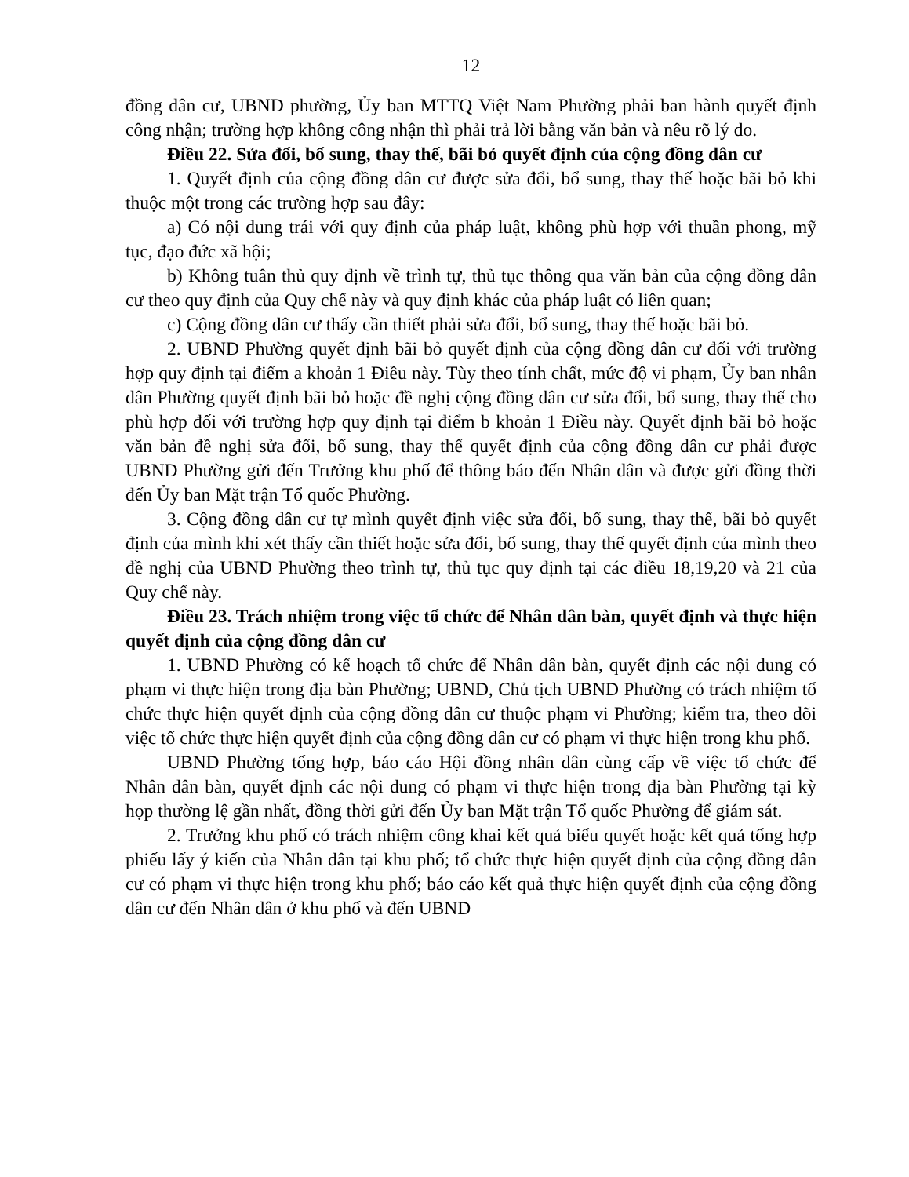12
đồng dân cư, UBND phường, Ủy ban MTTQ Việt Nam Phường phải ban hành quyết định công nhận; trường hợp không công nhận thì phải trả lời bằng văn bản và nêu rõ lý do.
Điều 22. Sửa đổi, bổ sung, thay thế, bãi bỏ quyết định của cộng đồng dân cư
1. Quyết định của cộng đồng dân cư được sửa đổi, bổ sung, thay thế hoặc bãi bỏ khi thuộc một trong các trường hợp sau đây:
a) Có nội dung trái với quy định của pháp luật, không phù hợp với thuần phong, mỹ tục, đạo đức xã hội;
b) Không tuân thủ quy định về trình tự, thủ tục thông qua văn bản của cộng đồng dân cư theo quy định của Quy chế này và quy định khác của pháp luật có liên quan;
c) Cộng đồng dân cư thấy cần thiết phải sửa đổi, bổ sung, thay thế hoặc bãi bỏ.
2. UBND Phường quyết định bãi bỏ quyết định của cộng đồng dân cư đối với trường hợp quy định tại điểm a khoản 1 Điều này. Tùy theo tính chất, mức độ vi phạm, Ủy ban nhân dân Phường quyết định bãi bỏ hoặc đề nghị cộng đồng dân cư sửa đổi, bổ sung, thay thế cho phù hợp đối với trường hợp quy định tại điểm b khoản 1 Điều này. Quyết định bãi bỏ hoặc văn bản đề nghị sửa đổi, bổ sung, thay thế quyết định của cộng đồng dân cư phải được UBND Phường gửi đến Trưởng khu phố để thông báo đến Nhân dân và được gửi đồng thời đến Ủy ban Mặt trận Tổ quốc Phường.
3. Cộng đồng dân cư tự mình quyết định việc sửa đổi, bổ sung, thay thế, bãi bỏ quyết định của mình khi xét thấy cần thiết hoặc sửa đổi, bổ sung, thay thế quyết định của mình theo đề nghị của UBND Phường theo trình tự, thủ tục quy định tại các điều 18,19,20 và 21 của Quy chế này.
Điều 23. Trách nhiệm trong việc tổ chức để Nhân dân bàn, quyết định và thực hiện quyết định của cộng đồng dân cư
1. UBND Phường có kế hoạch tổ chức để Nhân dân bàn, quyết định các nội dung có phạm vi thực hiện trong địa bàn Phường; UBND, Chủ tịch UBND Phường có trách nhiệm tổ chức thực hiện quyết định của cộng đồng dân cư thuộc phạm vi Phường; kiểm tra, theo dõi việc tổ chức thực hiện quyết định của cộng đồng dân cư có phạm vi thực hiện trong khu phố.
UBND Phường tổng hợp, báo cáo Hội đồng nhân dân cùng cấp về việc tổ chức để Nhân dân bàn, quyết định các nội dung có phạm vi thực hiện trong địa bàn Phường tại kỳ họp thường lệ gần nhất, đồng thời gửi đến Ủy ban Mặt trận Tổ quốc Phường để giám sát.
2. Trưởng khu phố có trách nhiệm công khai kết quả biểu quyết hoặc kết quả tổng hợp phiếu lấy ý kiến của Nhân dân tại khu phố; tổ chức thực hiện quyết định của cộng đồng dân cư có phạm vi thực hiện trong khu phố; báo cáo kết quả thực hiện quyết định của cộng đồng dân cư đến Nhân dân ở khu phố và đến UBND